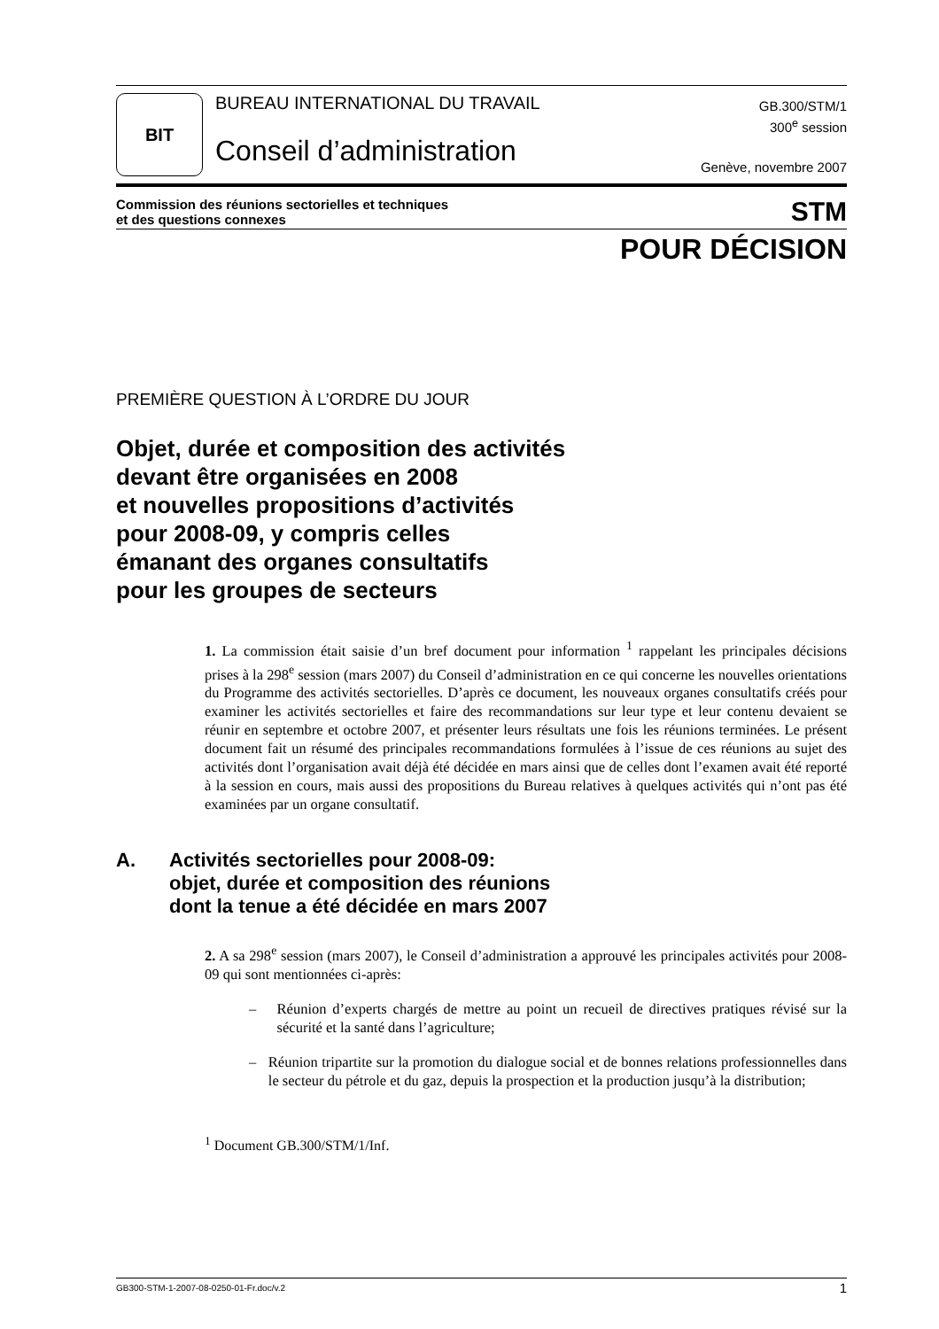BIT
BUREAU INTERNATIONAL DU TRAVAIL
Conseil d’administration
GB.300/STM/1
300<sup>e</sup> session
Genève, novembre 2007
Commission des réunions sectorielles et techniques
et des questions connexes
STM
POUR DÉCISION
PREMIÈRE QUESTION À L’ORDRE DU JOUR
Objet, durée et composition des activités
devant être organisées en 2008
et nouvelles propositions d’activités
pour 2008-09, y compris celles
émanant des organes consultatifs
pour les groupes de secteurs
1. La commission était saisie d’un bref document pour information <sup>1</sup> rappelant les principales décisions prises à la 298<sup>e</sup> session (mars 2007) du Conseil d’administration en ce qui concerne les nouvelles orientations du Programme des activités sectorielles. D’après ce document, les nouveaux organes consultatifs créés pour examiner les activités sectorielles et faire des recommandations sur leur type et leur contenu devaient se réunir en septembre et octobre 2007, et présenter leurs résultats une fois les réunions terminées. Le présent document fait un résumé des principales recommandations formulées à l’issue de ces réunions au sujet des activités dont l’organisation avait déjà été décidée en mars ainsi que de celles dont l’examen avait été reporté à la session en cours, mais aussi des propositions du Bureau relatives à quelques activités qui n’ont pas été examinées par un organe consultatif.
A. Activités sectorielles pour 2008-09:
objet, durée et composition des réunions
dont la tenue a été décidée en mars 2007
2. A sa 298<sup>e</sup> session (mars 2007), le Conseil d’administration a approuvé les principales activités pour 2008-09 qui sont mentionnées ci-après:
– Réunion d’experts chargés de mettre au point un recueil de directives pratiques révisé sur la sécurité et la santé dans l’agriculture;
– Réunion tripartite sur la promotion du dialogue social et de bonnes relations professionnelles dans le secteur du pétrole et du gaz, depuis la prospection et la production jusqu’à la distribution;
<sup>1</sup> Document GB.300/STM/1/Inf.
GB300-STM-1-2007-08-0250-01-Fr.doc/v.2 1